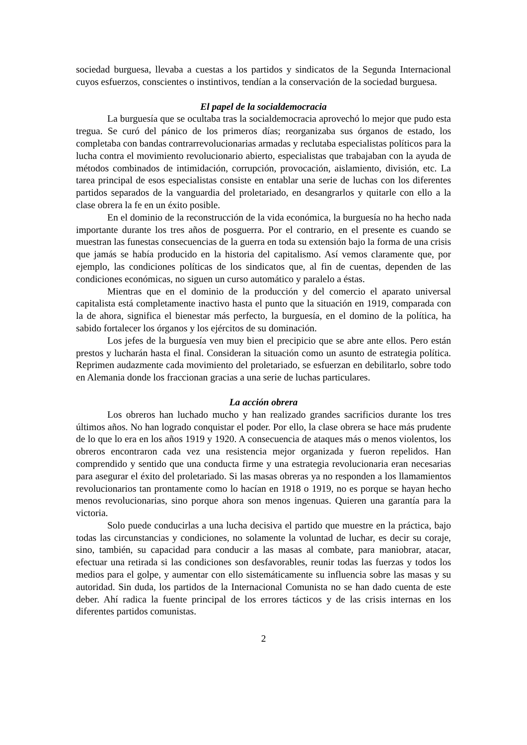sociedad burguesa, llevaba a cuestas a los partidos y sindicatos de la Segunda Internacional cuyos esfuerzos, conscientes o instintivos, tendían a la conservación de la sociedad burguesa.
El papel de la socialdemocracia
La burguesía que se ocultaba tras la socialdemocracia aprovechó lo mejor que pudo esta tregua. Se curó del pánico de los primeros días; reorganizaba sus órganos de estado, los completaba con bandas contrarrevolucionarias armadas y reclutaba especialistas políticos para la lucha contra el movimiento revolucionario abierto, especialistas que trabajaban con la ayuda de métodos combinados de intimidación, corrupción, provocación, aislamiento, división, etc. La tarea principal de esos especialistas consiste en entablar una serie de luchas con los diferentes partidos separados de la vanguardia del proletariado, en desangrarlos y quitarle con ello a la clase obrera la fe en un éxito posible.
En el dominio de la reconstrucción de la vida económica, la burguesía no ha hecho nada importante durante los tres años de posguerra. Por el contrario, en el presente es cuando se muestran las funestas consecuencias de la guerra en toda su extensión bajo la forma de una crisis que jamás se había producido en la historia del capitalismo. Así vemos claramente que, por ejemplo, las condiciones políticas de los sindicatos que, al fin de cuentas, dependen de las condiciones económicas, no siguen un curso automático y paralelo a éstas.
Mientras que en el dominio de la producción y del comercio el aparato universal capitalista está completamente inactivo hasta el punto que la situación en 1919, comparada con la de ahora, significa el bienestar más perfecto, la burguesía, en el domino de la política, ha sabido fortalecer los órganos y los ejércitos de su dominación.
Los jefes de la burguesía ven muy bien el precipicio que se abre ante ellos. Pero están prestos y lucharán hasta el final. Consideran la situación como un asunto de estrategia política. Reprimen audazmente cada movimiento del proletariado, se esfuerzan en debilitarlo, sobre todo en Alemania donde los fraccionan gracias a una serie de luchas particulares.
La acción obrera
Los obreros han luchado mucho y han realizado grandes sacrificios durante los tres últimos años. No han logrado conquistar el poder. Por ello, la clase obrera se hace más prudente de lo que lo era en los años 1919 y 1920. A consecuencia de ataques más o menos violentos, los obreros encontraron cada vez una resistencia mejor organizada y fueron repelidos. Han comprendido y sentido que una conducta firme y una estrategia revolucionaria eran necesarias para asegurar el éxito del proletariado. Si las masas obreras ya no responden a los llamamientos revolucionarios tan prontamente como lo hacían en 1918 o 1919, no es porque se hayan hecho menos revolucionarias, sino porque ahora son menos ingenuas. Quieren una garantía para la victoria.
Solo puede conducirlas a una lucha decisiva el partido que muestre en la práctica, bajo todas las circunstancias y condiciones, no solamente la voluntad de luchar, es decir su coraje, sino, también, su capacidad para conducir a las masas al combate, para maniobrar, atacar, efectuar una retirada si las condiciones son desfavorables, reunir todas las fuerzas y todos los medios para el golpe, y aumentar con ello sistemáticamente su influencia sobre las masas y su autoridad. Sin duda, los partidos de la Internacional Comunista no se han dado cuenta de este deber. Ahí radica la fuente principal de los errores tácticos y de las crisis internas en los diferentes partidos comunistas.
2